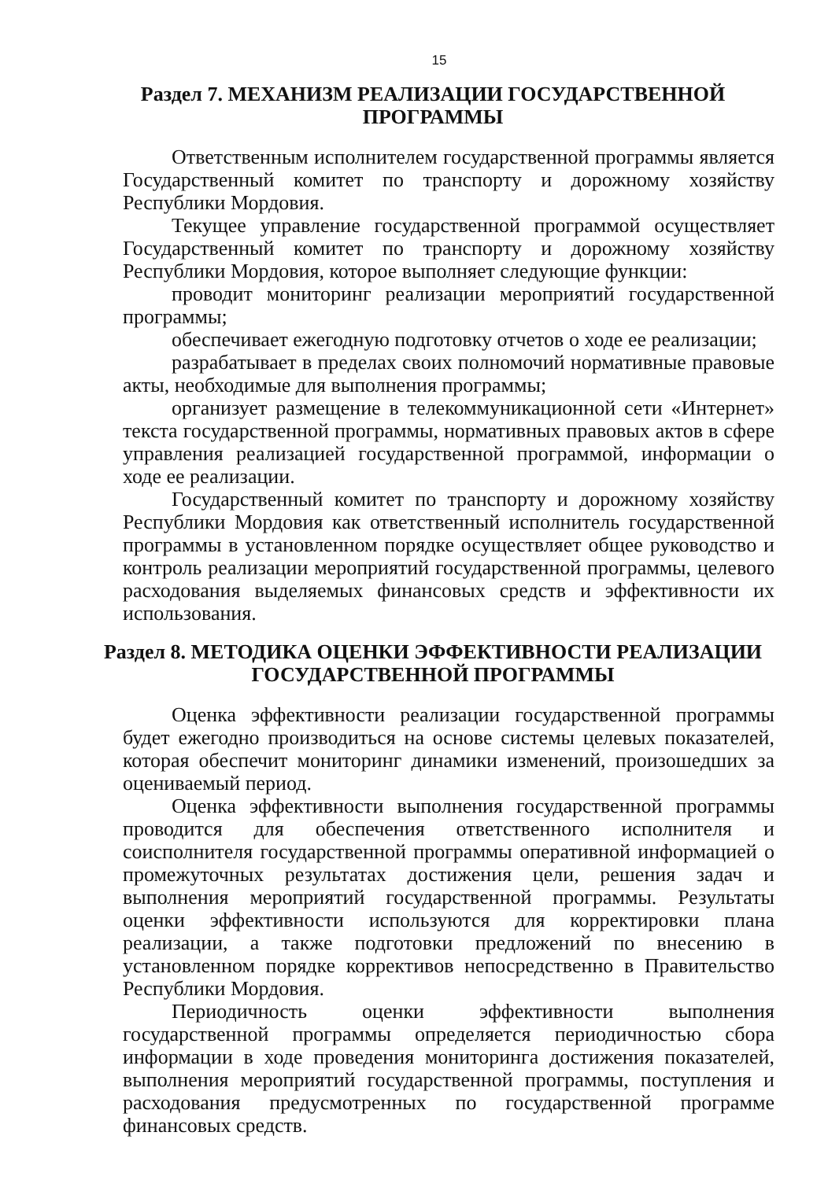15
Раздел 7. МЕХАНИЗМ РЕАЛИЗАЦИИ ГОСУДАРСТВЕННОЙ ПРОГРАММЫ
Ответственным исполнителем государственной программы является Государственный комитет по транспорту и дорожному хозяйству Республики Мордовия.
Текущее управление государственной программой осуществляет Государственный комитет по транспорту и дорожному хозяйству Республики Мордовия, которое выполняет следующие функции:
проводит мониторинг реализации мероприятий государственной программы;
обеспечивает ежегодную подготовку отчетов о ходе ее реализации;
разрабатывает в пределах своих полномочий нормативные правовые акты, необходимые для выполнения программы;
организует размещение в телекоммуникационной сети «Интернет» текста государственной программы, нормативных правовых актов в сфере управления реализацией государственной программой, информации о ходе ее реализации.
Государственный комитет по транспорту и дорожному хозяйству Республики Мордовия как ответственный исполнитель государственной программы в установленном порядке осуществляет общее руководство и контроль реализации мероприятий государственной программы, целевого расходования выделяемых финансовых средств и эффективности их использования.
Раздел 8. МЕТОДИКА ОЦЕНКИ ЭФФЕКТИВНОСТИ РЕАЛИЗАЦИИ ГОСУДАРСТВЕННОЙ ПРОГРАММЫ
Оценка эффективности реализации государственной программы будет ежегодно производиться на основе системы целевых показателей, которая обеспечит мониторинг динамики изменений, произошедших за оцениваемый период.
Оценка эффективности выполнения государственной программы проводится для обеспечения ответственного исполнителя и соисполнителя государственной программы оперативной информацией о промежуточных результатах достижения цели, решения задач и выполнения мероприятий государственной программы. Результаты оценки эффективности используются для корректировки плана реализации, а также подготовки предложений по внесению в установленном порядке коррективов непосредственно в Правительство Республики Мордовия.
Периодичность оценки эффективности выполнения государственной программы определяется периодичностью сбора информации в ходе проведения мониторинга достижения показателей, выполнения мероприятий государственной программы, поступления и расходования предусмотренных по государственной программе финансовых средств.